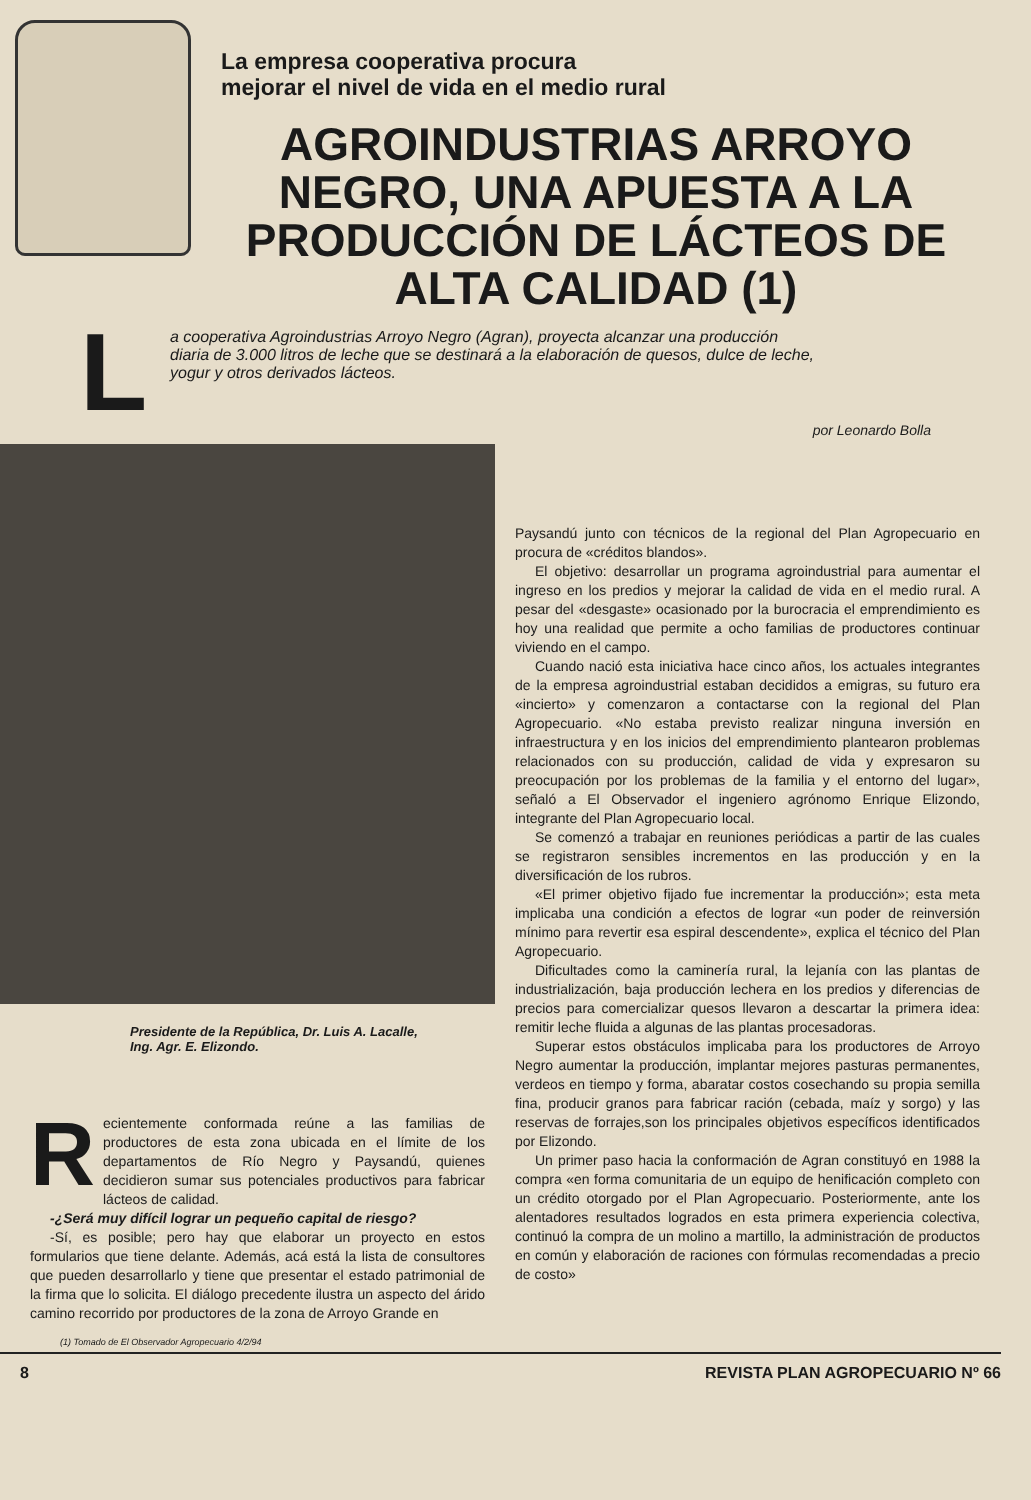La empresa cooperativa procura
mejorar el nivel de vida en el medio rural
AGROINDUSTRIAS ARROYO NEGRO, UNA APUESTA A LA PRODUCCIÓN DE LÁCTEOS DE ALTA CALIDAD (1)
L
a cooperativa Agroindustrias Arroyo Negro (Agran), proyecta alcanzar una producción diaria de 3.000 litros de leche que se destinará a la elaboración de quesos, dulce de leche, yogur y otros derivados lácteos.
por Leonardo Bolla
Presidente de la República, Dr. Luis A. Lacalle,
Ing. Agr. E. Elizondo.
Recientemente conformada reúne a las familias de productores de esta zona ubicada en el límite de los departamentos de Río Negro y Paysandú, quienes decidieron sumar sus potenciales productivos para fabricar lácteos de calidad.
-¿Será muy difícil lograr un pequeño capital de riesgo?
-Sí, es posible; pero hay que elaborar un proyecto en estos formularios que tiene delante. Además, acá está la lista de consultores que pueden desarrollarlo y tiene que presentar el estado patrimonial de la firma que lo solicita. El diálogo precedente ilustra un aspecto del árido camino recorrido por productores de la zona de Arroyo Grande en
(1) Tomado de El Observador Agropecuario 4/2/94
Paysandú junto con técnicos de la regional del Plan Agropecuario en procura de «créditos blandos».
El objetivo: desarrollar un programa agroindustrial para aumentar el ingreso en los predios y mejorar la calidad de vida en el medio rural. A pesar del «desgaste» ocasionado por la burocracia el emprendimiento es hoy una realidad que permite a ocho familias de productores continuar viviendo en el campo.
Cuando nació esta iniciativa hace cinco años, los actuales integrantes de la empresa agroindustrial estaban decididos a emigras, su futuro era «incierto» y comenzaron a contactarse con la regional del Plan Agropecuario. «No estaba previsto realizar ninguna inversión en infraestructura y en los inicios del emprendimiento plantearon problemas relacionados con su producción, calidad de vida y expresaron su preocupación por los problemas de la familia y el entorno del lugar», señaló a El Observador el ingeniero agrónomo Enrique Elizondo, integrante del Plan Agropecuario local.
Se comenzó a trabajar en reuniones periódicas a partir de las cuales se registraron sensibles incrementos en las producción y en la diversificación de los rubros.
«El primer objetivo fijado fue incrementar la producción»; esta meta implicaba una condición a efectos de lograr «un poder de reinversión mínimo para revertir esa espiral descendente», explica el técnico del Plan Agropecuario.
Dificultades como la caminería rural, la lejanía con las plantas de industrialización, baja producción lechera en los predios y diferencias de precios para comercializar quesos llevaron a descartar la primera idea: remitir leche fluida a algunas de las plantas procesadoras.
Superar estos obstáculos implicaba para los productores de Arroyo Negro aumentar la producción, implantar mejores pasturas permanentes, verdeos en tiempo y forma, abaratar costos cosechando su propia semilla fina, producir granos para fabricar ración (cebada, maíz y sorgo) y las reservas de forrajes,son los principales objetivos específicos identificados por Elizondo.
Un primer paso hacia la conformación de Agran constituyó en 1988 la compra «en forma comunitaria de un equipo de henificación completo con un crédito otorgado por el Plan Agropecuario. Posteriormente, ante los alentadores resultados logrados en esta primera experiencia colectiva, continuó la compra de un molino a martillo, la administración de productos en común y elaboración de raciones con fórmulas recomendadas a precio de costo»
8 REVISTA PLAN AGROPECUARIO Nº 66